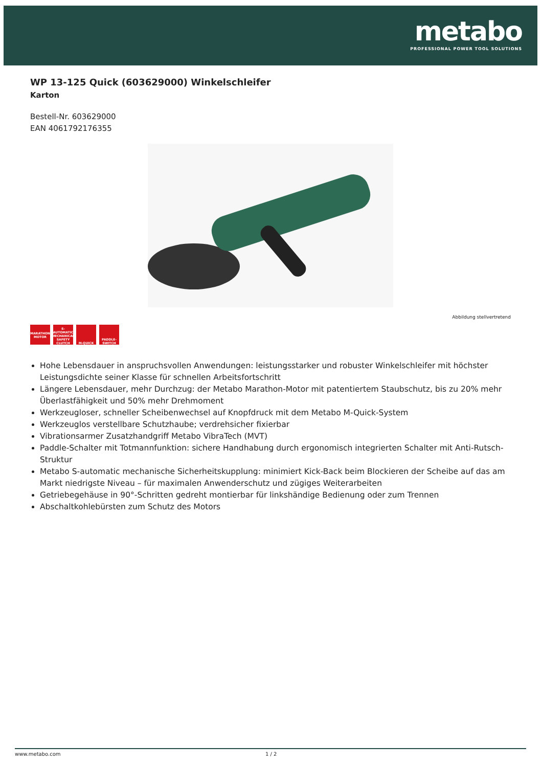metabo
PROFESSIONAL POWER TOOL SOLUTIONS
WP 13-125 Quick (603629000) Winkelschleifer
Karton
Bestell-Nr. 603629000
EAN 4061792176355
Abbildung stellvertretend
MARATHON MOTOR
S-AUTOMATIC MECHANICAL SAFETY CLUTCH
M-QUICK PADDLE-SWITCH
Hohe Lebensdauer in anspruchsvollen Anwendungen: leistungsstarker und robuster Winkelschleifer mit höchster Leistungsdichte seiner Klasse für schnellen Arbeitsfortschritt
Längere Lebensdauer, mehr Durchzug: der Metabo Marathon-Motor mit patentiertem Staubschutz, bis zu 20% mehr Überlastfähigkeit und 50% mehr Drehmoment
Werkzeugloser, schneller Scheibenwechsel auf Knopfdruck mit dem Metabo M-Quick-System
Werkzeuglos verstellbare Schutzhaube; verdrehsicher fixierbar
Vibrationsarmer Zusatzhandgriff Metabo VibraTech (MVT)
Paddle-Schalter mit Totmannfunktion: sichere Handhabung durch ergonomisch integrierten Schalter mit Anti-Rutsch-Struktur
Metabo S-automatic mechanische Sicherheitskupplung: minimiert Kick-Back beim Blockieren der Scheibe auf das am Markt niedrigste Niveau – für maximalen Anwenderschutz und zügiges Weiterarbeiten
Getriebegehäuse in 90°-Schritten gedreht montierbar für linkshändige Bedienung oder zum Trennen
Abschaltkohlebürsten zum Schutz des Motors
www.metabo.com 1 / 2